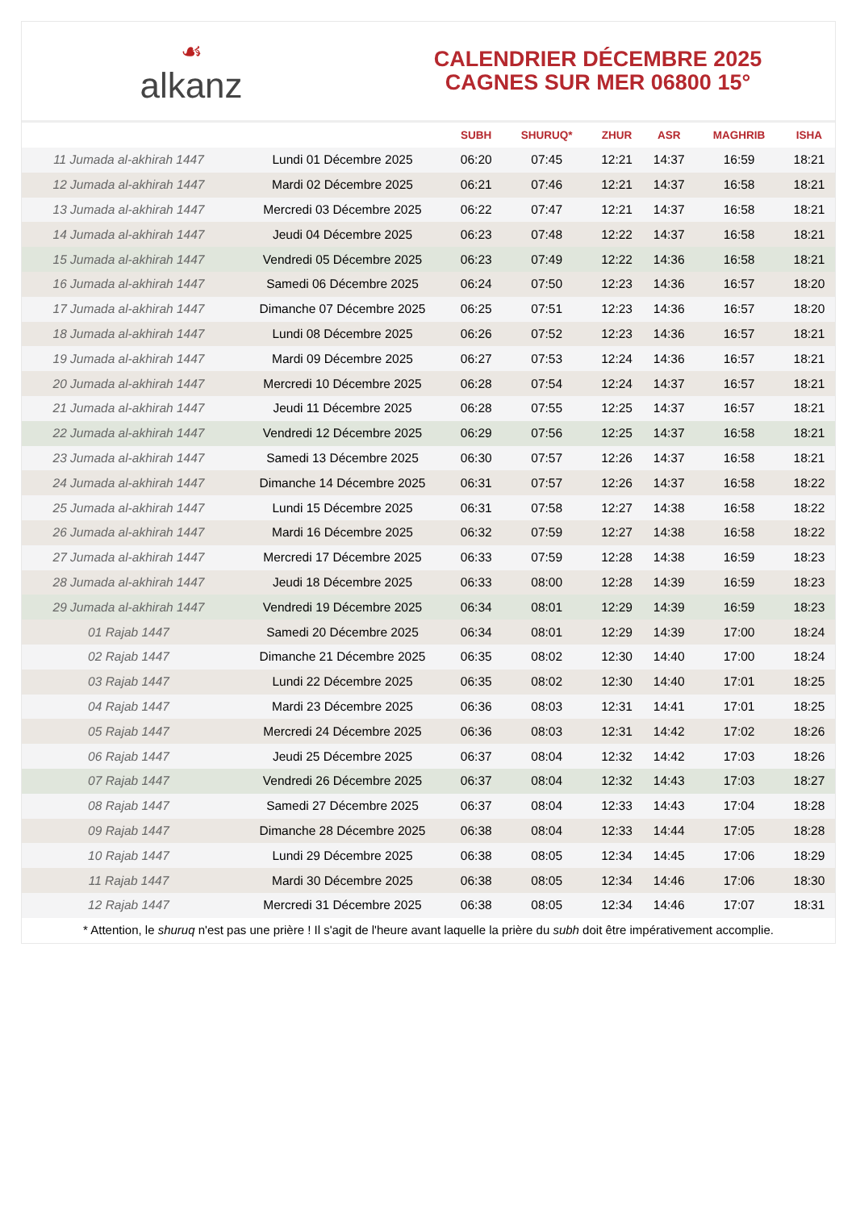☙
alkanz
CALENDRIER DÉCEMBRE 2025
CAGNES SUR MER 06800 15°
| | | SUBH | SHURUQ* | ZHUR | ASR | MAGHRIB | ISHA |
| --- | --- | --- | --- | --- | --- | --- | --- |
| 11 Jumada al-akhirah 1447 | Lundi 01 Décembre 2025 | 06:20 | 07:45 | 12:21 | 14:37 | 16:59 | 18:21 |
| 12 Jumada al-akhirah 1447 | Mardi 02 Décembre 2025 | 06:21 | 07:46 | 12:21 | 14:37 | 16:58 | 18:21 |
| 13 Jumada al-akhirah 1447 | Mercredi 03 Décembre 2025 | 06:22 | 07:47 | 12:21 | 14:37 | 16:58 | 18:21 |
| 14 Jumada al-akhirah 1447 | Jeudi 04 Décembre 2025 | 06:23 | 07:48 | 12:22 | 14:37 | 16:58 | 18:21 |
| 15 Jumada al-akhirah 1447 | Vendredi 05 Décembre 2025 | 06:23 | 07:49 | 12:22 | 14:36 | 16:58 | 18:21 |
| 16 Jumada al-akhirah 1447 | Samedi 06 Décembre 2025 | 06:24 | 07:50 | 12:23 | 14:36 | 16:57 | 18:20 |
| 17 Jumada al-akhirah 1447 | Dimanche 07 Décembre 2025 | 06:25 | 07:51 | 12:23 | 14:36 | 16:57 | 18:20 |
| 18 Jumada al-akhirah 1447 | Lundi 08 Décembre 2025 | 06:26 | 07:52 | 12:23 | 14:36 | 16:57 | 18:21 |
| 19 Jumada al-akhirah 1447 | Mardi 09 Décembre 2025 | 06:27 | 07:53 | 12:24 | 14:36 | 16:57 | 18:21 |
| 20 Jumada al-akhirah 1447 | Mercredi 10 Décembre 2025 | 06:28 | 07:54 | 12:24 | 14:37 | 16:57 | 18:21 |
| 21 Jumada al-akhirah 1447 | Jeudi 11 Décembre 2025 | 06:28 | 07:55 | 12:25 | 14:37 | 16:57 | 18:21 |
| 22 Jumada al-akhirah 1447 | Vendredi 12 Décembre 2025 | 06:29 | 07:56 | 12:25 | 14:37 | 16:58 | 18:21 |
| 23 Jumada al-akhirah 1447 | Samedi 13 Décembre 2025 | 06:30 | 07:57 | 12:26 | 14:37 | 16:58 | 18:21 |
| 24 Jumada al-akhirah 1447 | Dimanche 14 Décembre 2025 | 06:31 | 07:57 | 12:26 | 14:37 | 16:58 | 18:22 |
| 25 Jumada al-akhirah 1447 | Lundi 15 Décembre 2025 | 06:31 | 07:58 | 12:27 | 14:38 | 16:58 | 18:22 |
| 26 Jumada al-akhirah 1447 | Mardi 16 Décembre 2025 | 06:32 | 07:59 | 12:27 | 14:38 | 16:58 | 18:22 |
| 27 Jumada al-akhirah 1447 | Mercredi 17 Décembre 2025 | 06:33 | 07:59 | 12:28 | 14:38 | 16:59 | 18:23 |
| 28 Jumada al-akhirah 1447 | Jeudi 18 Décembre 2025 | 06:33 | 08:00 | 12:28 | 14:39 | 16:59 | 18:23 |
| 29 Jumada al-akhirah 1447 | Vendredi 19 Décembre 2025 | 06:34 | 08:01 | 12:29 | 14:39 | 16:59 | 18:23 |
| 01 Rajab 1447 | Samedi 20 Décembre 2025 | 06:34 | 08:01 | 12:29 | 14:39 | 17:00 | 18:24 |
| 02 Rajab 1447 | Dimanche 21 Décembre 2025 | 06:35 | 08:02 | 12:30 | 14:40 | 17:00 | 18:24 |
| 03 Rajab 1447 | Lundi 22 Décembre 2025 | 06:35 | 08:02 | 12:30 | 14:40 | 17:01 | 18:25 |
| 04 Rajab 1447 | Mardi 23 Décembre 2025 | 06:36 | 08:03 | 12:31 | 14:41 | 17:01 | 18:25 |
| 05 Rajab 1447 | Mercredi 24 Décembre 2025 | 06:36 | 08:03 | 12:31 | 14:42 | 17:02 | 18:26 |
| 06 Rajab 1447 | Jeudi 25 Décembre 2025 | 06:37 | 08:04 | 12:32 | 14:42 | 17:03 | 18:26 |
| 07 Rajab 1447 | Vendredi 26 Décembre 2025 | 06:37 | 08:04 | 12:32 | 14:43 | 17:03 | 18:27 |
| 08 Rajab 1447 | Samedi 27 Décembre 2025 | 06:37 | 08:04 | 12:33 | 14:43 | 17:04 | 18:28 |
| 09 Rajab 1447 | Dimanche 28 Décembre 2025 | 06:38 | 08:04 | 12:33 | 14:44 | 17:05 | 18:28 |
| 10 Rajab 1447 | Lundi 29 Décembre 2025 | 06:38 | 08:05 | 12:34 | 14:45 | 17:06 | 18:29 |
| 11 Rajab 1447 | Mardi 30 Décembre 2025 | 06:38 | 08:05 | 12:34 | 14:46 | 17:06 | 18:30 |
| 12 Rajab 1447 | Mercredi 31 Décembre 2025 | 06:38 | 08:05 | 12:34 | 14:46 | 17:07 | 18:31 |
* Attention, le shuruq n'est pas une prière ! Il s'agit de l'heure avant laquelle la prière du subh doit être impérativement accomplie.